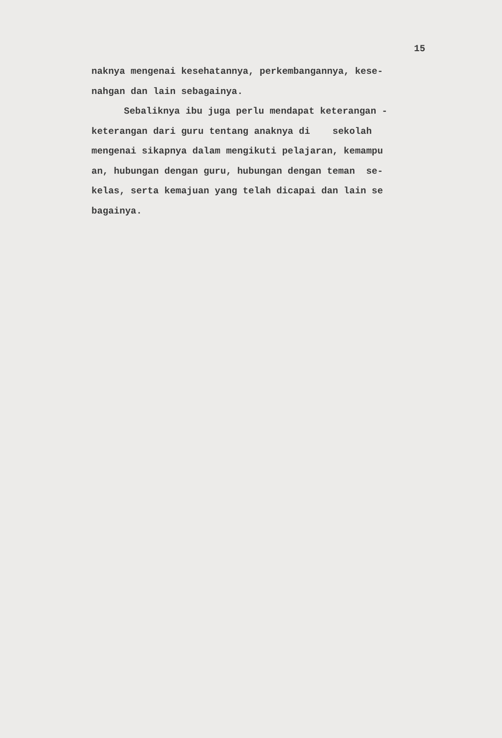15
naknya mengenai kesehatannya, perkembangannya, kese-
nahgan dan lain sebagainya.
Sebaliknya ibu juga perlu mendapat keterangan -
keterangan dari guru tentang anaknya di sekolah
mengenai sikapnya dalam mengikuti pelajaran, kemampu
an, hubungan dengan guru, hubungan dengan teman se-
kelas, serta kemajuan yang telah dicapai dan lain se
bagainya.